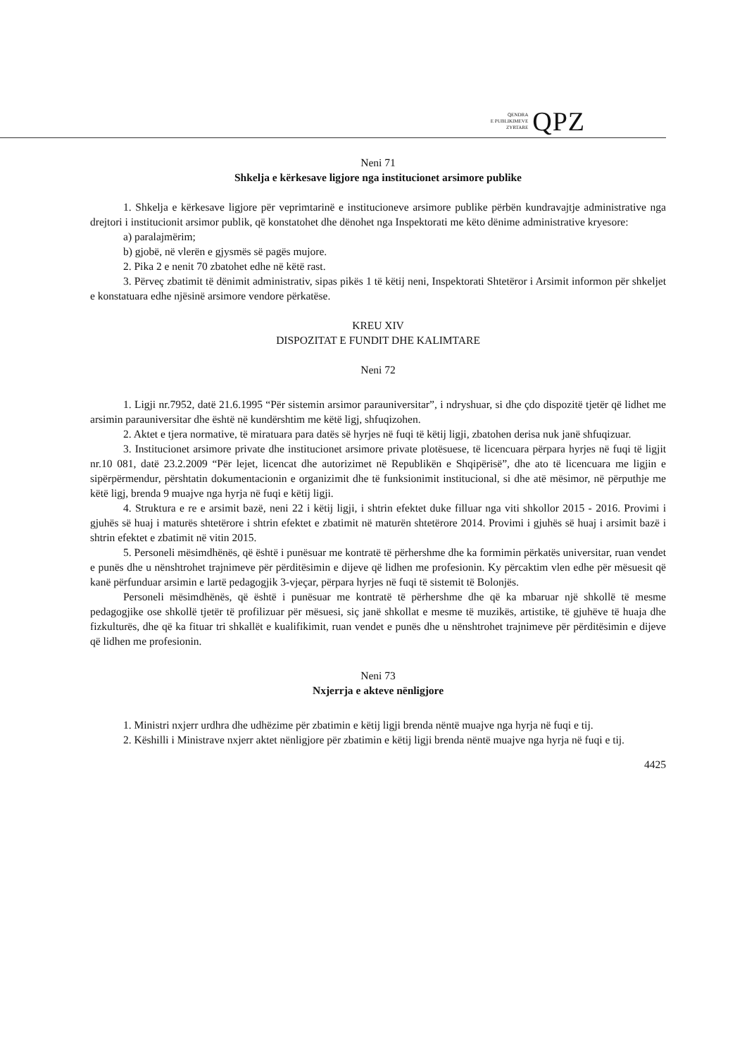QENDRA
E PUBLIKIMEVE
ZYRTARE
QPZ
Neni 71
Shkelja e kërkesave ligjore nga institucionet arsimore publike
1. Shkelja e kërkesave ligjore për veprimtarinë e institucioneve arsimore publike përbën kundravajtje administrative nga drejtori i institucionit arsimor publik, që konstatohet dhe dënohet nga Inspektorati me këto dënime administrative kryesore:
a) paralajmërim;
b) gjobë, në vlerën e gjysmës së pagës mujore.
2. Pika 2 e nenit 70 zbatohet edhe në këtë rast.
3. Përveç zbatimit të dënimit administrativ, sipas pikës 1 të këtij neni, Inspektorati Shtetëror i Arsimit informon për shkeljet e konstatuara edhe njësinë arsimore vendore përkatëse.
KREU XIV
DISPOZITAT E FUNDIT DHE KALIMTARE
Neni 72
1. Ligji nr.7952, datë 21.6.1995 “Për sistemin arsimor parauniversitar”, i ndryshuar, si dhe çdo dispozitë tjetër që lidhet me arsimin parauniversitar dhe është në kundërshtim me këtë ligj, shfuqizohen.
2. Aktet e tjera normative, të miratuara para datës së hyrjes në fuqi të këtij ligji, zbatohen derisa nuk janë shfuqizuar.
3. Institucionet arsimore private dhe institucionet arsimore private plotësuese, të licencuara përpara hyrjes në fuqi të ligjit nr.10 081, datë 23.2.2009 “Për lejet, licencat dhe autorizimet në Republikën e Shqipërisë”, dhe ato të licencuara me ligjin e sipërpërmendur, përshtatin dokumentacionin e organizimit dhe të funksionimit institucional, si dhe atë mësimor, në përputhje me këtë ligj, brenda 9 muajve nga hyrja në fuqi e këtij ligji.
4. Struktura e re e arsimit bazë, neni 22 i këtij ligji, i shtrin efektet duke filluar nga viti shkollor 2015 - 2016. Provimi i gjuhës së huaj i maturës shtetërore i shtrin efektet e zbatimit në maturën shtetërore 2014. Provimi i gjuhës së huaj i arsimit bazë i shtrin efektet e zbatimit në vitin 2015.
5. Personeli mësimdhënës, që është i punësuar me kontratë të përhershme dhe ka formimin përkatës universitar, ruan vendet e punës dhe u nënshtrohet trajnimeve për përditësimin e dijeve që lidhen me profesionin. Ky përcaktim vlen edhe për mësuesit që kanë përfunduar arsimin e lartë pedagogjik 3-vjeçar, përpara hyrjes në fuqi të sistemit të Bolonjës.
Personeli mësimdhënës, që është i punësuar me kontratë të përhershme dhe që ka mbaruar një shkollë të mesme pedagogjike ose shkollë tjetër të profilizuar për mësuesi, siç janë shkollat e mesme të muzikës, artistike, të gjuhëve të huaja dhe fizkulturës, dhe që ka fituar tri shkallët e kualifikimit, ruan vendet e punës dhe u nënshtrohet trajnimeve për përditësimin e dijeve që lidhen me profesionin.
Neni 73
Nxjerrja e akteve nënligjore
1. Ministri nxjerr urdhra dhe udhëzime për zbatimin e këtij ligji brenda nëntë muajve nga hyrja në fuqi e tij.
2. Këshilli i Ministrave nxjerr aktet nënligjore për zbatimin e këtij ligji brenda nëntë muajve nga hyrja në fuqi e tij.
4425